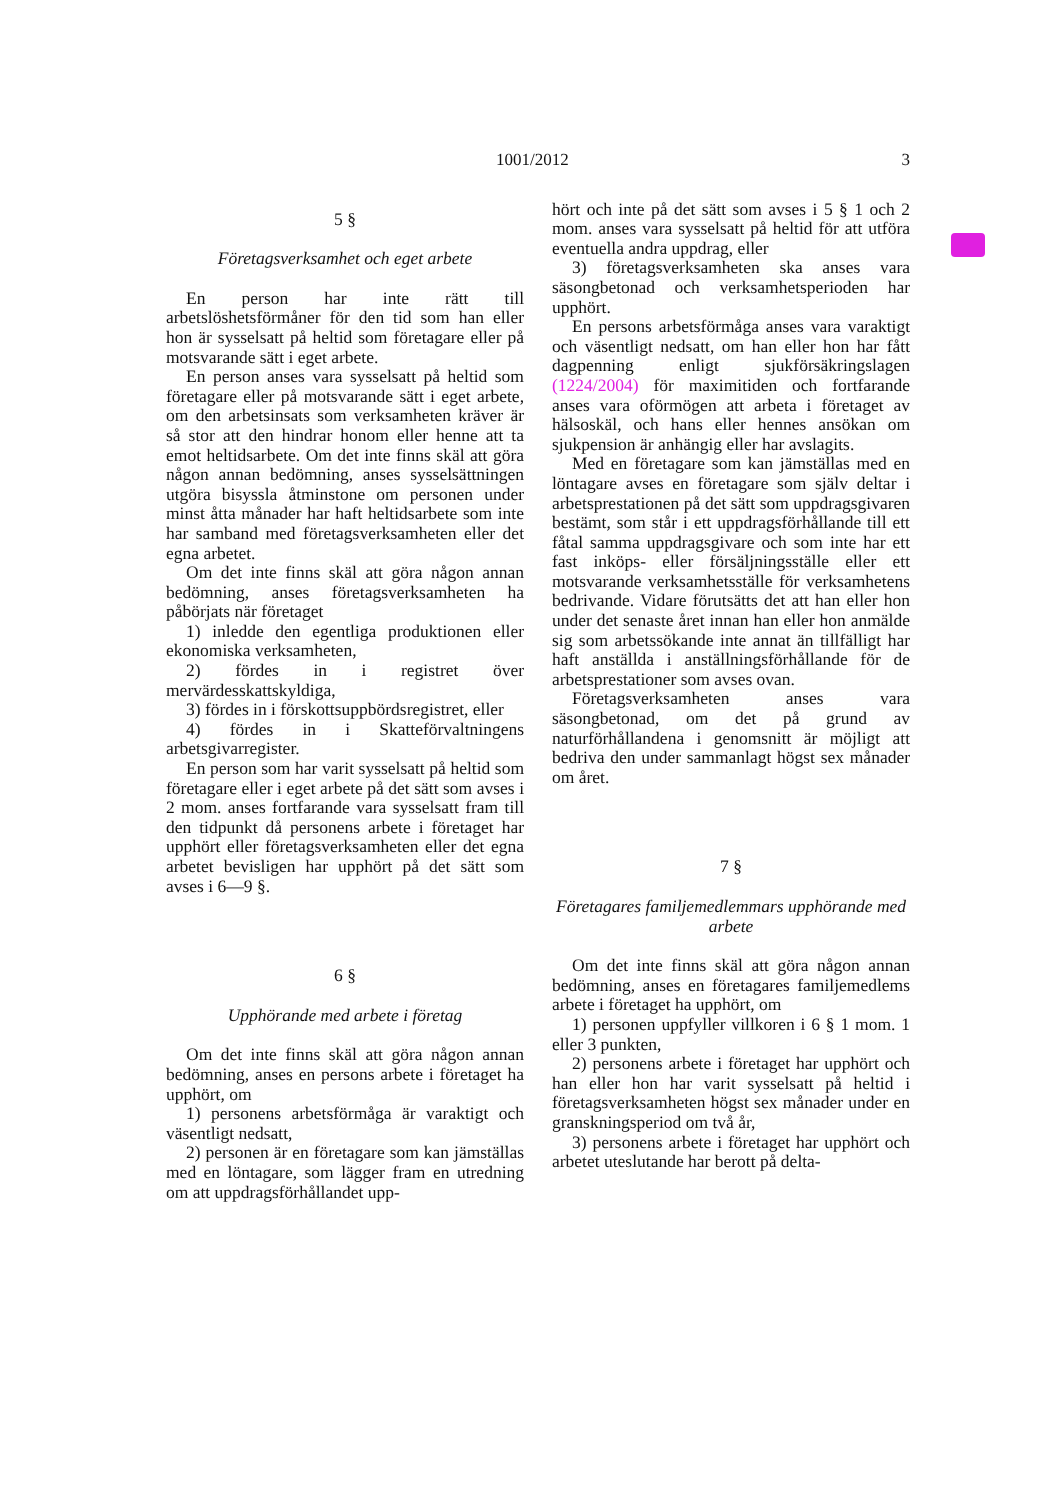1001/2012 3
5 §
Företagsverksamhet och eget arbete
En person har inte rätt till arbetslöshetsförmåner för den tid som han eller hon är sysselsatt på heltid som företagare eller på motsvarande sätt i eget arbete.
En person anses vara sysselsatt på heltid som företagare eller på motsvarande sätt i eget arbete, om den arbetsinsats som verksamheten kräver är så stor att den hindrar honom eller henne att ta emot heltidsarbete. Om det inte finns skäl att göra någon annan bedömning, anses sysselsättningen utgöra bisyssla åtminstone om personen under minst åtta månader har haft heltidsarbete som inte har samband med företagsverksamheten eller det egna arbetet.
Om det inte finns skäl att göra någon annan bedömning, anses företagsverksamheten ha påbörjats när företaget
1) inledde den egentliga produktionen eller ekonomiska verksamheten,
2) fördes in i registret över mervärdesskattskyldiga,
3) fördes in i förskottsuppbördsregistret, eller
4) fördes in i Skatteförvaltningens arbetsgivarregister.
En person som har varit sysselsatt på heltid som företagare eller i eget arbete på det sätt som avses i 2 mom. anses fortfarande vara sysselsatt fram till den tidpunkt då personens arbete i företaget har upphört eller företagsverksamheten eller det egna arbetet bevisligen har upphört på det sätt som avses i 6—9 §.
6 §
Upphörande med arbete i företag
Om det inte finns skäl att göra någon annan bedömning, anses en persons arbete i företaget ha upphört, om
1) personens arbetsförmåga är varaktigt och väsentligt nedsatt,
2) personen är en företagare som kan jämställas med en löntagare, som lägger fram en utredning om att uppdragsförhållandet upp-
hört och inte på det sätt som avses i 5 § 1 och 2 mom. anses vara sysselsatt på heltid för att utföra eventuella andra uppdrag, eller
3) företagsverksamheten ska anses vara säsongbetonad och verksamhetsperioden har upphört.
En persons arbetsförmåga anses vara varaktigt och väsentligt nedsatt, om han eller hon har fått dagpenning enligt sjukförsäkringslagen (1224/2004) för maximitiden och fortfarande anses vara oförmögen att arbeta i företaget av hälsoskäl, och hans eller hennes ansökan om sjukpension är anhängig eller har avslagits.
Med en företagare som kan jämställas med en löntagare avses en företagare som själv deltar i arbetsprestationen på det sätt som uppdragsgivaren bestämt, som står i ett uppdragsförhållande till ett fåtal samma uppdragsgivare och som inte har ett fast inköps- eller försäljningsställe eller ett motsvarande verksamhetsställe för verksamhetens bedrivande. Vidare förutsätts det att han eller hon under det senaste året innan han eller hon anmälde sig som arbetssökande inte annat än tillfälligt har haft anställda i anställningsförhållande för de arbetsprestationer som avses ovan.
Företagsverksamheten anses vara säsongbetonad, om det på grund av naturförhållandena i genomsnitt är möjligt att bedriva den under sammanlagt högst sex månader om året.
7 §
Företagares familjemedlemmars upphörande med arbete
Om det inte finns skäl att göra någon annan bedömning, anses en företagares familjemedlems arbete i företaget ha upphört, om
1) personen uppfyller villkoren i 6 § 1 mom. 1 eller 3 punkten,
2) personens arbete i företaget har upphört och han eller hon har varit sysselsatt på heltid i företagsverksamheten högst sex månader under en granskningsperiod om två år,
3) personens arbete i företaget har upphört och arbetet uteslutande har berott på delta-